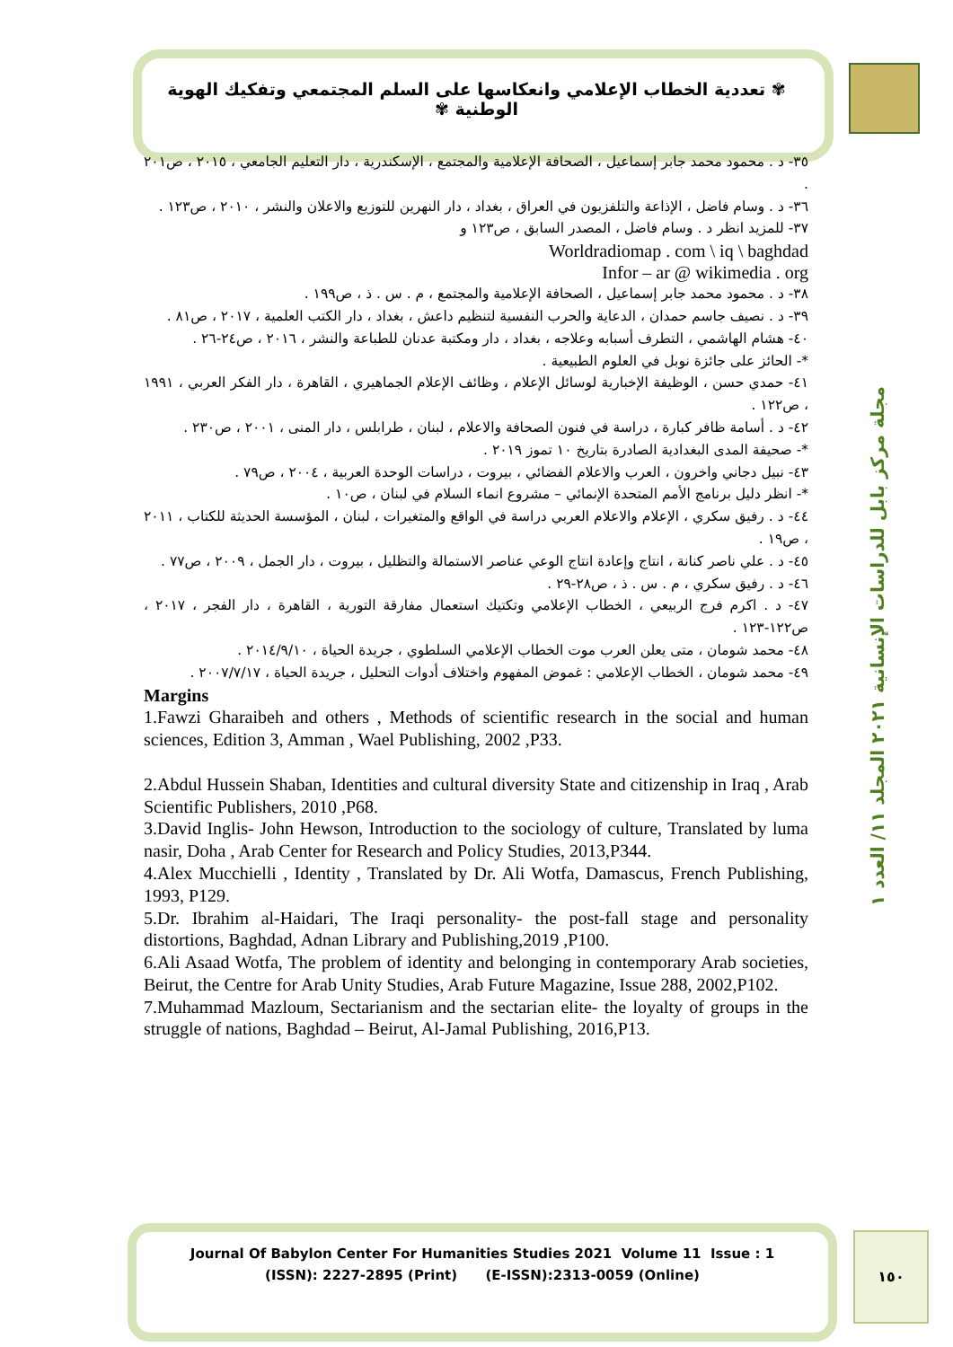✾ تعددية الخطاب الإعلامي وانعكاسها على السلم المجتمعي وتفكيك الهوية الوطنية ✾
مجلة مركز بابل للدراسات الإنسانية ٢٠٢١ المجلد ١١/ العدد ١
٣٥- د . محمود محمد جابر إسماعيل ، الصحافة الإعلامية والمجتمع ، الإسكندرية ، دار التعليم الجامعي ، ٢٠١٥ ، ص٢٠١ .
٣٦- د . وسام فاضل ، الإذاعة والتلفزيون في العراق ، بغداد ، دار النهرين للتوزيع والاعلان والنشر ، ٢٠١٠ ، ص١٢٣ .
٣٧- للمزيد انظر د . وسام فاضل ، المصدر السابق ، ص١٢٣ و
Worldradiomap . com \ iq \ baghdad
Infor – ar @ wikimedia . org
٣٨- د . محمود محمد جابر إسماعيل ، الصحافة الإعلامية والمجتمع ، م . س . ذ ، ص١٩٩ .
٣٩- د . نصيف جاسم حمدان ، الدعاية والحرب النفسية لتنظيم داعش ، بغداد ، دار الكتب العلمية ، ٢٠١٧ ، ص٨١ .
٤٠- هشام الهاشمي ، التطرف أسبابه وعلاجه ، بغداد ، دار ومكتبة عدنان للطباعة والنشر ، ٢٠١٦ ، ص٢٤-٢٦ .
*- الحائز على جائزة نوبل في العلوم الطبيعية .
٤١- حمدي حسن ، الوظيفة الإخبارية لوسائل الإعلام ، وظائف الإعلام الجماهيري ، القاهرة ، دار الفكر العربي ، ١٩٩١ ، ص١٢٢ .
٤٢- د . أسامة ظافر كبارة ، دراسة في فنون الصحافة والاعلام ، لبنان ، طرابلس ، دار المنى ، ٢٠٠١ ، ص٢٣٠ .
*- صحيفة المدى البغدادية الصادرة بتاريخ ١٠ تموز ٢٠١٩ .
٤٣- نبيل دجاني واخرون ، العرب والاعلام الفضائي ، بيروت ، دراسات الوحدة العربية ، ٢٠٠٤ ، ص٧٩ .
*- انظر دليل برنامج الأمم المتحدة الإنمائي – مشروع انماء السلام في لبنان ، ص١٠ .
٤٤- د . رفيق سكري ، الإعلام والاعلام العربي دراسة في الواقع والمتغيرات ، لبنان ، المؤسسة الحديثة للكتاب ، ٢٠١١ ، ص١٩ .
٤٥- د . علي ناصر كنانة ، انتاج وإعادة انتاج الوعي عناصر الاستمالة والتظليل ، بيروت ، دار الجمل ، ٢٠٠٩ ، ص٧٧ .
٤٦- د . رفيق سكري ، م . س . ذ ، ص٢٨-٢٩ .
٤٧- د . اكرم فرج الربيعي ، الخطاب الإعلامي وتكتيك استعمال مفارقة التورية ، القاهرة ، دار الفجر ، ٢٠١٧ ، ص١٢٢-١٢٣ .
٤٨- محمد شومان ، متى يعلن العرب موت الخطاب الإعلامي السلطوي ، جريدة الحياة ، ٢٠١٤/٩/١٠ .
٤٩- محمد شومان ، الخطاب الإعلامي : غموض المفهوم واختلاف أدوات التحليل ، جريدة الحياة ، ٢٠٠٧/٧/١٧ .
Margins
1.Fawzi Gharaibeh and others , Methods of scientific research in the social and human sciences, Edition 3, Amman , Wael Publishing, 2002 ,P33.
2.Abdul Hussein Shaban, Identities and cultural diversity State and citizenship in Iraq , Arab Scientific Publishers, 2010 ,P68.
3.David Inglis- John Hewson, Introduction to the sociology of culture, Translated by luma nasir, Doha , Arab Center for Research and Policy Studies, 2013,P344.
4.Alex Mucchielli , Identity , Translated by Dr. Ali Wotfa, Damascus, French Publishing, 1993, P129.
5.Dr. Ibrahim al-Haidari, The Iraqi personality- the post-fall stage and personality distortions, Baghdad, Adnan Library and Publishing,2019 ,P100.
6.Ali Asaad Wotfa, The problem of identity and belonging in contemporary Arab societies, Beirut, the Centre for Arab Unity Studies, Arab Future Magazine, Issue 288, 2002,P102.
7.Muhammad Mazloum, Sectarianism and the sectarian elite- the loyalty of groups in the struggle of nations, Baghdad – Beirut, Al-Jamal Publishing, 2016,P13.
Journal Of Babylon Center For Humanities Studies 2021 Volume 11 Issue : 1
(ISSN): 2227-2895 (Print) (E-ISSN):2313-0059 (Online)
١٥٠